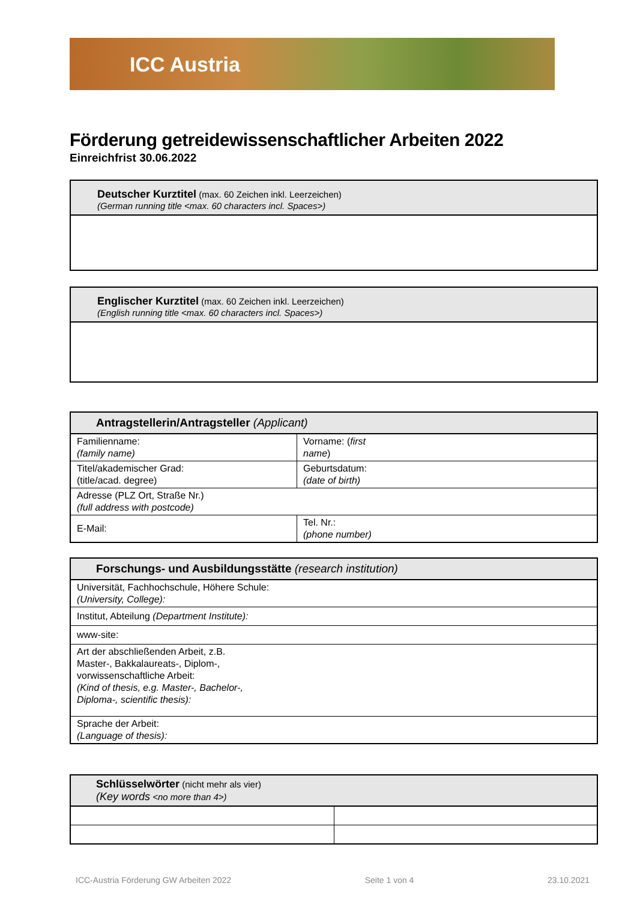ICC Austria
Förderung getreidewissenschaftlicher Arbeiten 2022
Einreichfrist 30.06.2022
Deutscher Kurztitel (max. 60 Zeichen inkl. Leerzeichen)
(German running title <max. 60 characters incl. Spaces>)
Englischer Kurztitel (max. 60 Zeichen inkl. Leerzeichen)
(English running title <max. 60 characters incl. Spaces>)
| Antragstellerin/Antragsteller (Applicant) | |
| --- | --- |
| Familienname: (family name) | Vorname: ( first name ) |
| Titel/akademischer Grad: (title/acad. degree) | Geburtsdatum: (date of birth) |
| Adresse (PLZ Ort, Straße Nr.) (full address with postcode) | |
| E-Mail: | Tel. Nr.: (phone number) |
| Forschungs- und Ausbildungsstätte (research institution) |
| --- |
| Universität, Fachhochschule, Höhere Schule: (University, College): |
| Institut, Abteilung (Department Institute): |
| www-site: |
| Art der abschließenden Arbeit, z.B. Master-, Bakkalaureats-, Diplom-, vorwissenschaftliche Arbeit: (Kind of thesis, e.g. Master-, Bachelor-, Diploma-, scientific thesis): |
| Sprache der Arbeit: (Language of thesis): |
| Schlüsselwörter (nicht mehr als vier) (Key words <no more than 4>) | |
| --- | --- |
ICC-Austria Förderung GW Arbeiten 2022 Seite 1 von 4 23.10.2021